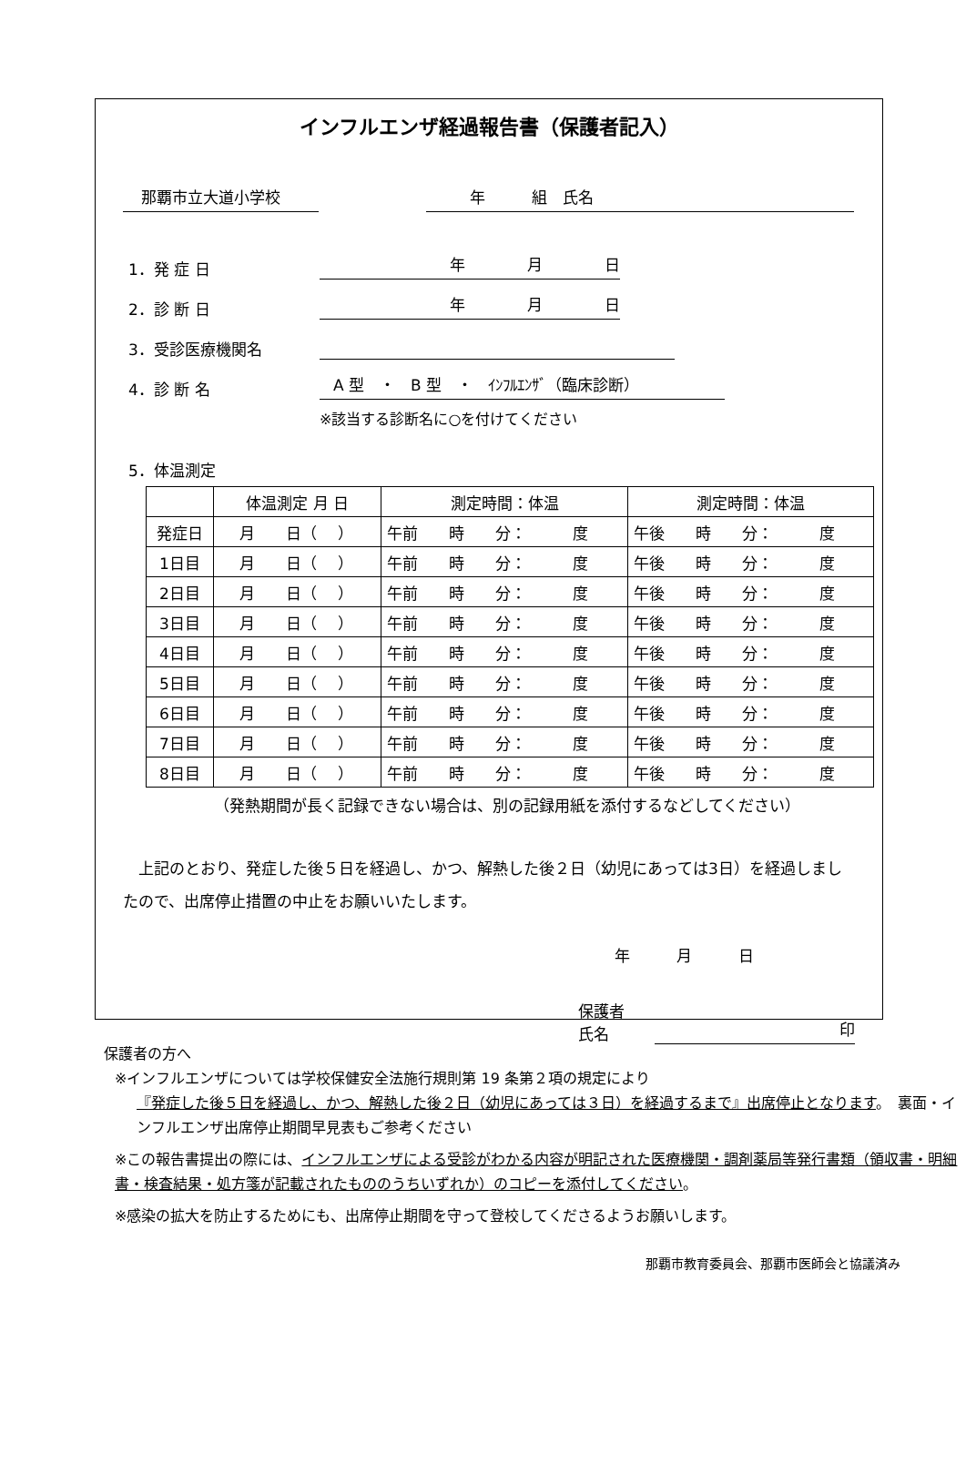インフルエンザ経過報告書（保護者記入）
那覇市立大道小学校
年　　　組　氏名
1．発 症 日 年　　　　月　　　　日
2．診 断 日 年　　　　月　　　　日
3．受診医療機関名
4．診 断 名 A 型　・　B 型　・　ｲﾝﾌﾙｴﾝｻﾞ（臨床診断）
※該当する診断名に○を付けてください
5．体温測定
| | 体温測定 月 日 | 測定時間：体温 | 測定時間：体温 |
| --- | --- | --- | --- |
| 発症日 | 月 日（ ） | 午前 時 分： 度 | 午後 時 分： 度 |
| 1日目 | 月 日（ ） | 午前 時 分： 度 | 午後 時 分： 度 |
| 2日目 | 月 日（ ） | 午前 時 分： 度 | 午後 時 分： 度 |
| 3日目 | 月 日（ ） | 午前 時 分： 度 | 午後 時 分： 度 |
| 4日目 | 月 日（ ） | 午前 時 分： 度 | 午後 時 分： 度 |
| 5日目 | 月 日（ ） | 午前 時 分： 度 | 午後 時 分： 度 |
| 6日目 | 月 日（ ） | 午前 時 分： 度 | 午後 時 分： 度 |
| 7日目 | 月 日（ ） | 午前 時 分： 度 | 午後 時 分： 度 |
| 8日目 | 月 日（ ） | 午前 時 分： 度 | 午後 時 分： 度 |
（発熱期間が長く記録できない場合は、別の記録用紙を添付するなどしてください）
　上記のとおり、発症した後５日を経過し、かつ、解熱した後２日（幼児にあっては3日）を経過しましたので、出席停止措置の中止をお願いいたします。
年　　　月　　　日
保護者氏名 印
保護者の方へ
※インフルエンザについては学校保健安全法施行規則第 19 条第２項の規定により
『発症した後５日を経過し、かつ、解熱した後２日（幼児にあっては３日）を経過するまで』出席停止となります。　裏面・インフルエンザ出席停止期間早見表もご参考ください
※この報告書提出の際には、インフルエンザによる受診がわかる内容が明記された医療機関・調剤薬局等発行書類（領収書・明細書・検査結果・処方箋が記載されたもののうちいずれか）のコピーを添付してください。
※感染の拡大を防止するためにも、出席停止期間を守って登校してくださるようお願いします。
那覇市教育委員会、那覇市医師会と協議済み